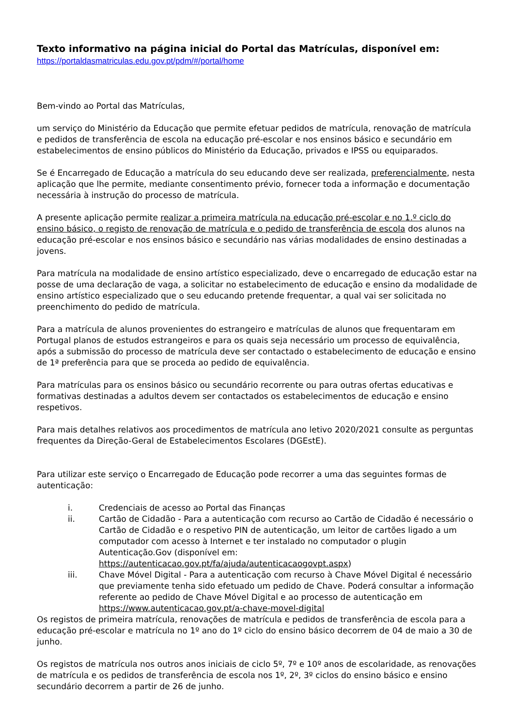Texto informativo na página inicial do Portal das Matrículas, disponível em:
https://portaldasmatriculas.edu.gov.pt/pdm/#/portal/home
Bem-vindo ao Portal das Matrículas,
um serviço do Ministério da Educação que permite efetuar pedidos de matrícula, renovação de matrícula e pedidos de transferência de escola na educação pré-escolar e nos ensinos básico e secundário em estabelecimentos de ensino públicos do Ministério da Educação, privados e IPSS ou equiparados.
Se é Encarregado de Educação a matrícula do seu educando deve ser realizada, preferencialmente, nesta aplicação que lhe permite, mediante consentimento prévio, fornecer toda a informação e documentação necessária à instrução do processo de matrícula.
A presente aplicação permite realizar a primeira matrícula na educação pré-escolar e no 1.º ciclo do ensino básico, o registo de renovação de matrícula e o pedido de transferência de escola dos alunos na educação pré-escolar e nos ensinos básico e secundário nas várias modalidades de ensino destinadas a jovens.
Para matrícula na modalidade de ensino artístico especializado, deve o encarregado de educação estar na posse de uma declaração de vaga, a solicitar no estabelecimento de educação e ensino da modalidade de ensino artístico especializado que o seu educando pretende frequentar, a qual vai ser solicitada no preenchimento do pedido de matrícula.
Para a matrícula de alunos provenientes do estrangeiro e matrículas de alunos que frequentaram em Portugal planos de estudos estrangeiros e para os quais seja necessário um processo de equivalência, após a submissão do processo de matrícula deve ser contactado o estabelecimento de educação e ensino de 1ª preferência para que se proceda ao pedido de equivalência.
Para matrículas para os ensinos básico ou secundário recorrente ou para outras ofertas educativas e formativas destinadas a adultos devem ser contactados os estabelecimentos de educação e ensino respetivos.
Para mais detalhes relativos aos procedimentos de matrícula ano letivo 2020/2021 consulte as perguntas frequentes da Direção-Geral de Estabelecimentos Escolares (DGEstE).
Para utilizar este serviço o Encarregado de Educação pode recorrer a uma das seguintes formas de autenticação:
i. Credenciais de acesso ao Portal das Finanças
ii. Cartão de Cidadão - Para a autenticação com recurso ao Cartão de Cidadão é necessário o Cartão de Cidadão e o respetivo PIN de autenticação, um leitor de cartões ligado a um computador com acesso à Internet e ter instalado no computador o plugin Autenticação.Gov (disponível em: https://autenticacao.gov.pt/fa/ajuda/autenticacaogovpt.aspx)
iii. Chave Móvel Digital - Para a autenticação com recurso à Chave Móvel Digital é necessário que previamente tenha sido efetuado um pedido de Chave. Poderá consultar a informação referente ao pedido de Chave Móvel Digital e ao processo de autenticação em https://www.autenticacao.gov.pt/a-chave-movel-digital
Os registos de primeira matrícula, renovações de matrícula e pedidos de transferência de escola para a educação pré-escolar e matrícula no 1º ano do 1º ciclo do ensino básico decorrem de 04 de maio a 30 de junho.
Os registos de matrícula nos outros anos iniciais de ciclo 5º, 7º e 10º anos de escolaridade, as renovações de matrícula e os pedidos de transferência de escola nos 1º, 2º, 3º ciclos do ensino básico e ensino secundário decorrem a partir de 26 de junho.